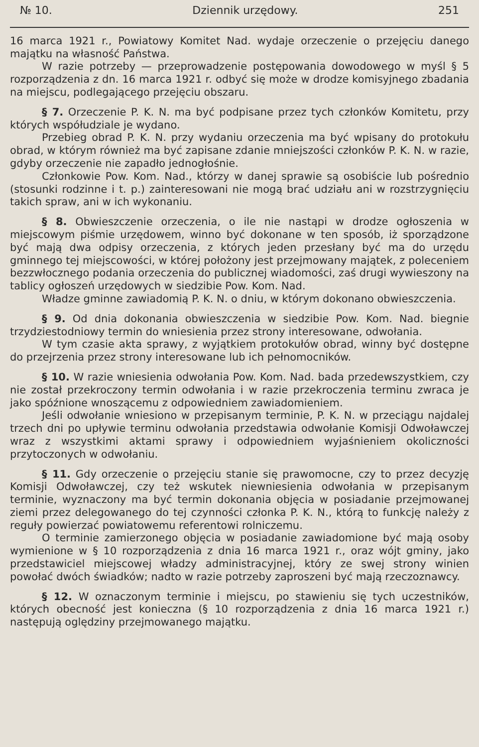№ 10. Dziennik urzędowy. 251
16 marca 1921 r., Powiatowy Komitet Nad. wydaje orzeczenie o przejęciu danego majątku na własność Państwa.
W razie potrzeby — przeprowadzenie postępowania dowodowego w myśl § 5 rozporządzenia z dn. 16 marca 1921 r. odbyć się może w drodze komisyjnego zbadania na miejscu, podlegającego przejęciu obszaru.
§ 7. Orzeczenie P. K. N. ma być podpisane przez tych członków Komitetu, przy których współudziale je wydano.
Przebieg obrad P. K. N. przy wydaniu orzeczenia ma być wpisany do protokułu obrad, w którym również ma być zapisane zdanie mniejszości członków P. K. N. w razie, gdyby orzeczenie nie zapadło jednogłośnie.
Członkowie Pow. Kom. Nad., którzy w danej sprawie są osobiście lub pośrednio (stosunki rodzinne i t. p.) zainteresowani nie mogą brać udziału ani w rozstrzygnięciu takich spraw, ani w ich wykonaniu.
§ 8. Obwieszczenie orzeczenia, o ile nie nastąpi w drodze ogłoszenia w miejscowym piśmie urzędowem, winno być dokonane w ten sposób, iż sporządzone być mają dwa odpisy orzeczenia, z których jeden przesłany być ma do urzędu gminnego tej miejscowości, w której położony jest przejmowany majątek, z poleceniem bezzwłocznego podania orzeczenia do publicznej wiadomości, zaś drugi wywieszony na tablicy ogłoszeń urzędowych w siedzibie Pow. Kom. Nad.
Władze gminne zawiadomią P. K. N. o dniu, w którym dokonano obwieszczenia.
§ 9. Od dnia dokonania obwieszczenia w siedzibie Pow. Kom. Nad. biegnie trzydziestodniowy termin do wniesienia przez strony interesowane, odwołania.
W tym czasie akta sprawy, z wyjątkiem protokułów obrad, winny być dostępne do przejrzenia przez strony interesowane lub ich pełnomocników.
§ 10. W razie wniesienia odwołania Pow. Kom. Nad. bada przedewszystkiem, czy nie został przekroczony termin odwołania i w razie przekroczenia terminu zwraca je jako spóźnione wnoszącemu z odpowiedniem zawiadomieniem.
Jeśli odwołanie wniesiono w przepisanym terminie, P. K. N. w przeciągu najdalej trzech dni po upływie terminu odwołania przedstawia odwołanie Komisji Odwoławczej wraz z wszystkimi aktami sprawy i odpowiedniem wyjaśnieniem okoliczności przytoczonych w odwołaniu.
§ 11. Gdy orzeczenie o przejęciu stanie się prawomocne, czy to przez decyzję Komisji Odwoławczej, czy też wskutek niewniesienia odwołania w przepisanym terminie, wyznaczony ma być termin dokonania objęcia w posiadanie przejmowanej ziemi przez delegowanego do tej czynności członka P. K. N., którą to funkcję należy z reguły powierzać powiatowemu referentowi rolniczemu.
O terminie zamierzonego objęcia w posiadanie zawiadomione być mają osoby wymienione w § 10 rozporządzenia z dnia 16 marca 1921 r., oraz wójt gminy, jako przedstawiciel miejscowej władzy administracyjnej, który ze swej strony winien powołać dwóch świadków; nadto w razie potrzeby zaproszeni być mają rzeczoznawcy.
§ 12. W oznaczonym terminie i miejscu, po stawieniu się tych uczestników, których obecność jest konieczna (§ 10 rozporządzenia z dnia 16 marca 1921 r.) następują oględziny przejmowanego majątku.